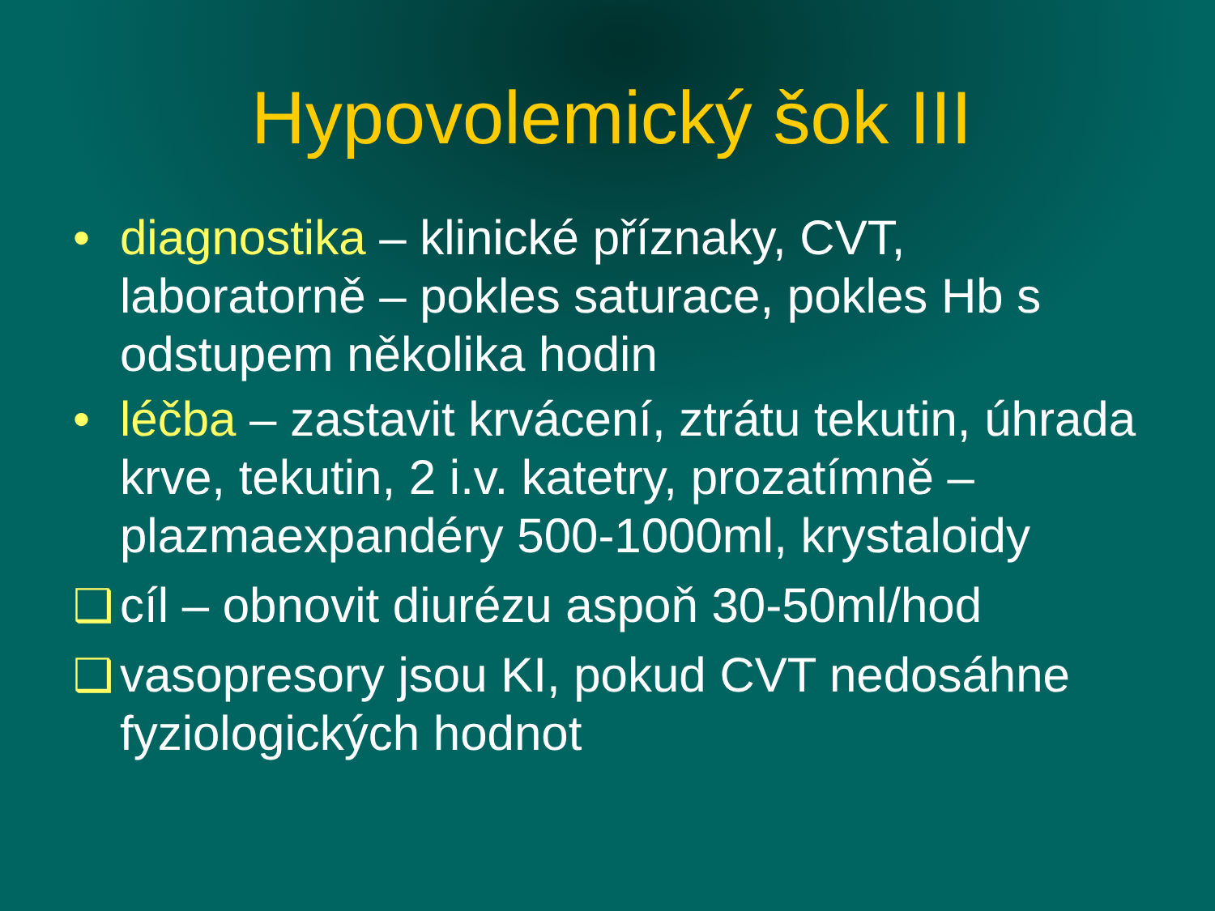Hypovolemický šok III
• diagnostika – klinické příznaky, CVT, laboratorně – pokles saturace, pokles Hb s odstupem několika hodin
• léčba – zastavit krvácení, ztrátu tekutin, úhrada krve, tekutin, 2 i.v. katetry, prozatímně – plazmaexpandéry 500-1000ml, krystaloidy
❑ cíl – obnovit diurézu aspoň 30-50ml/hod
❑ vasopresory jsou KI, pokud CVT nedosáhne fyziologických hodnot